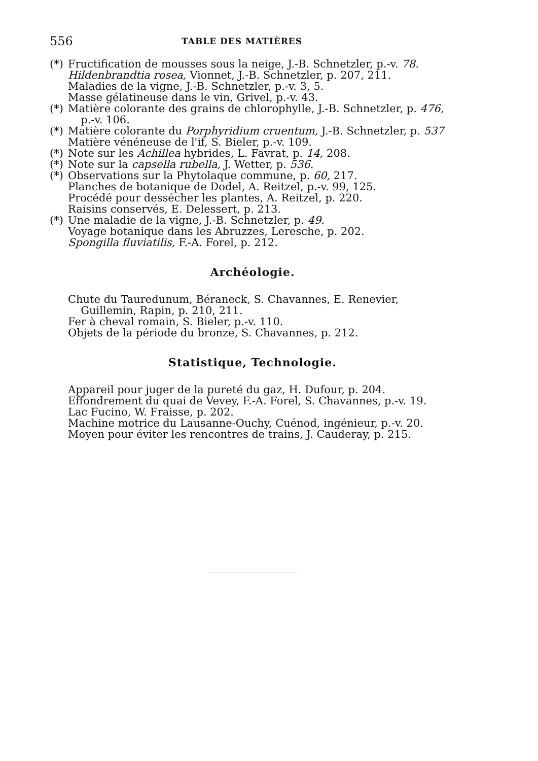556 TABLE DES MATIÈRES
(*) Fructification de mousses sous la neige, J.-B. Schnetzler, p.-v. 78.
Hildenbrandtia rosea, Vionnet, J.-B. Schnetzler, p. 207, 211.
Maladies de la vigne, J.-B. Schnetzler, p.-v. 3, 5.
Masse gélatineuse dans le vin, Grivel, p.-v. 43.
(*) Matière colorante des grains de chlorophylle, J.-B. Schnetzler, p. 476, p.-v. 106.
(*) Matière colorante du Porphyridium cruentum, J.-B. Schnetzler, p. 537
Matière vénéneuse de l'if, S. Bieler, p.-v. 109.
(*) Note sur les Achillea hybrides, L. Favrat, p. 14, 208.
(*) Note sur la capsella rubella, J. Wetter, p. 536.
(*) Observations sur la Phytolaque commune, p. 60, 217.
Planches de botanique de Dodel, A. Reitzel, p.-v. 99, 125.
Procédé pour dessécher les plantes, A. Reitzel, p. 220.
Raisins conservés, E. Delessert, p. 213.
(*) Une maladie de la vigne, J.-B. Schnetzler, p. 49.
Voyage botanique dans les Abruzzes, Leresche, p. 202.
Spongilla fluviatilis, F.-A. Forel, p. 212.
Archéologie.
Chute du Tauredunum, Béraneck, S. Chavannes, E. Renevier, Guillemin, Rapin, p. 210, 211.
Fer à cheval romain, S. Bieler, p.-v. 110.
Objets de la période du bronze, S. Chavannes, p. 212.
Statistique, Technologie.
Appareil pour juger de la pureté du gaz, H. Dufour, p. 204.
Effondrement du quai de Vevey, F.-A. Forel, S. Chavannes, p.-v. 19.
Lac Fucino, W. Fraisse, p. 202.
Machine motrice du Lausanne-Ouchy, Cuénod, ingénieur, p.-v. 20.
Moyen pour éviter les rencontres de trains, J. Cauderay, p. 215.